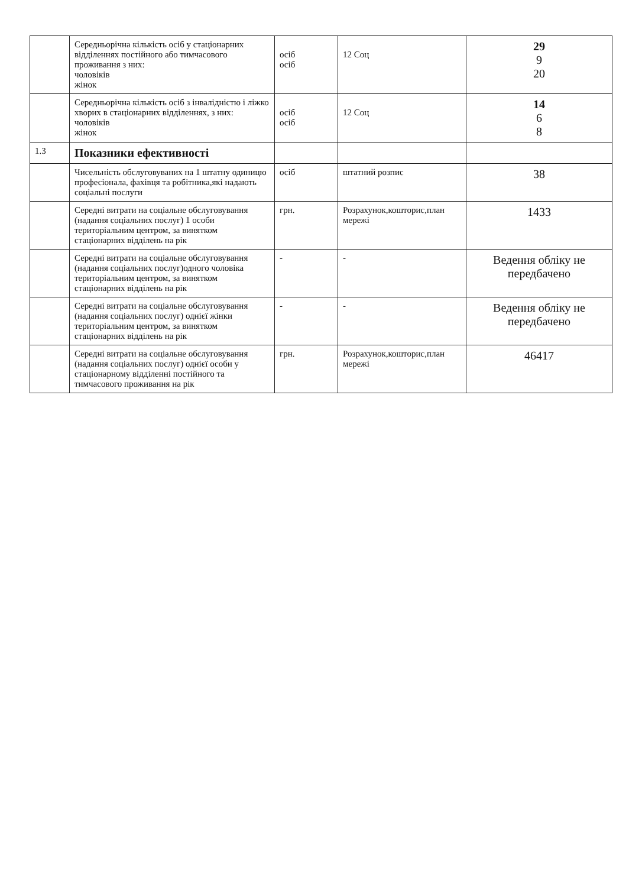| | Середньорічна кількість осіб у стаціонарних відділеннях постійного або тимчасового проживання з них: чоловіків жінок | осіб осіб | 12 Соц | 29 9 20 |
| | Середньорічна кількість осіб з інвалідністю і ліжко хворих в стаціонарних відділеннях, з них: чоловіків жінок | осіб осіб | 12 Соц | 14 6 8 |
| 1.3 | Показники ефективності | | | |
| | Чисельність обслуговуваних на 1 штатну одиницю професіонала, фахівця та робітника,які надають соціальні послуги | осіб | штатний розпис | 38 |
| | Середні витрати на соціальне обслуговування (надання соціальних послуг) 1 особи територіальним центром, за винятком стаціонарних відділень на рік | грн. | Розрахунок,кошторис,план мережі | 1433 |
| | Середні витрати на соціальне обслуговування (надання соціальних послуг)одного чоловіка територіальним центром, за винятком стаціонарних відділень на рік | - | - | Ведення обліку не передбачено |
| | Середні витрати на соціальне обслуговування (надання соціальних послуг) однієї жінки територіальним центром, за винятком стаціонарних відділень на рік | - | - | Ведення обліку не передбачено |
| | Середні витрати на соціальне обслуговування (надання соціальних послуг) однієї особи у стаціонарному відділенні постійного та тимчасового проживання на рік | грн. | Розрахунок,кошторис,план мережі | 46417 |